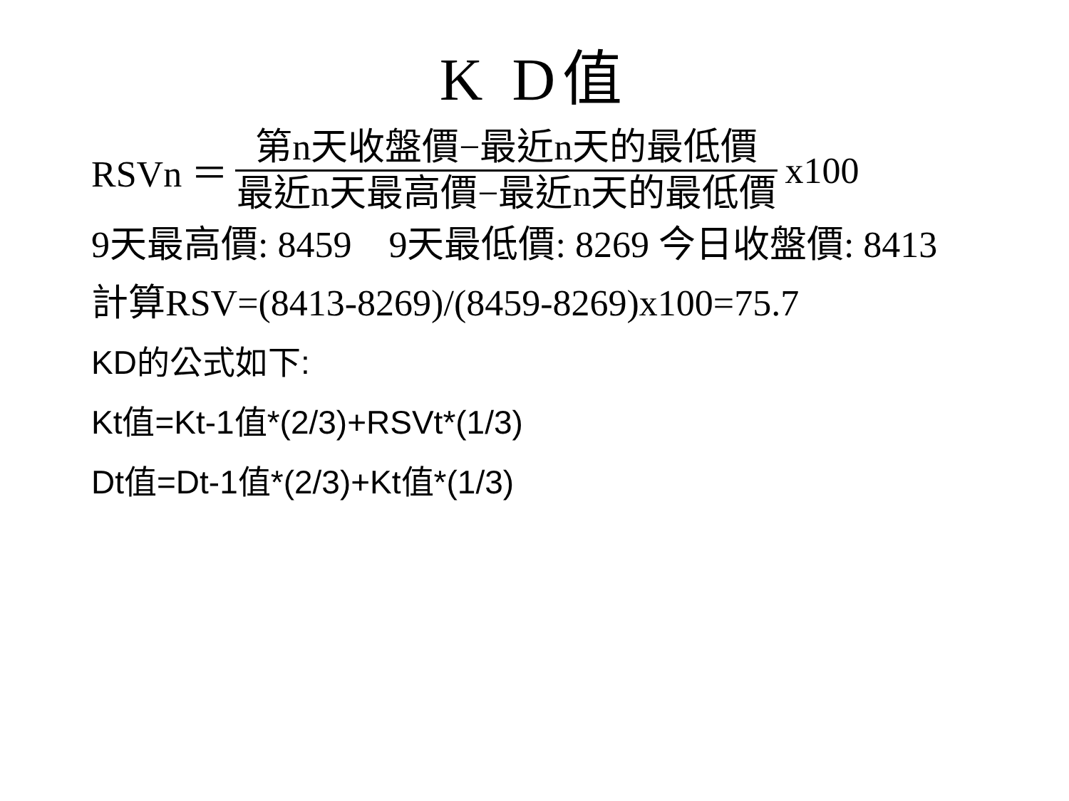K D值
RSVn ＝ 第n天收盤價−最近n天的最低價 最近n天最高價−最近n天的最低價 x100
9天最高價: 8459　9天最低價: 8269 今日收盤價: 8413
計算RSV=(8413-8269)/(8459-8269)x100=75.7
KD的公式如下:
Kt值=Kt-1值*(2/3)+RSVt*(1/3)
Dt值=Dt-1值*(2/3)+Kt值*(1/3)